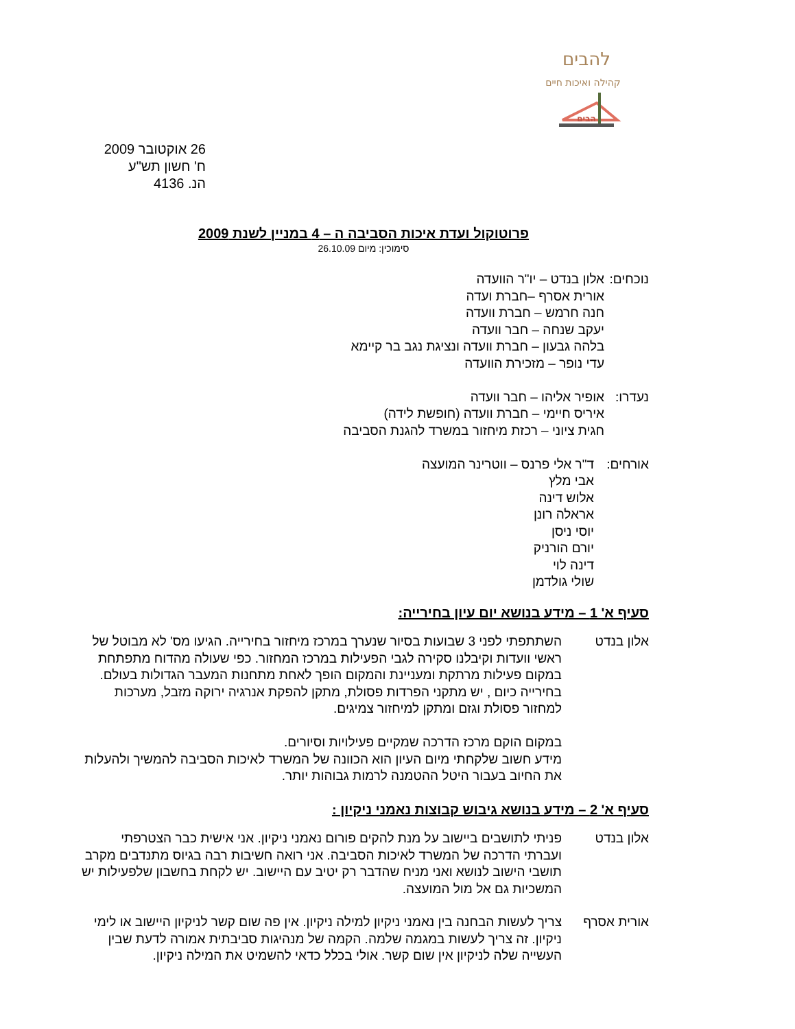להבים
קהילה ואיכות חיים
הבים
26 אוקטובר 2009
ח' חשון תש"ע
הנ. 4136
פרוטוקול ועדת איכות הסביבה ה – 4 במניין לשנת 2009
סימוכין: מיום 26.10.09
נוכחים:
אלון בנדט – יו"ר הוועדה
אורית אסרף –חברת ועדה
חנה חרמש – חברת וועדה
יעקב שנחה – חבר וועדה
בלהה גבעון – חברת וועדה ונציגת נגב בר קיימא
עדי נופר – מזכירת הוועדה
נעדרו:
אופיר אליהו – חבר וועדה
איריס חיימי – חברת וועדה (חופשת לידה)
חגית ציוני – רכזת מיחזור במשרד להגנת הסביבה
אורחים: ד"ר אלי פרנס – ווטרינר המועצה
אבי מלץ
אלוש דינה
אראלה רונן
יוסי ניסן
יורם הורניק
דינה לוי
שולי גולדמן
סעיף א' 1 – מידע בנושא יום עיון בחירייה:
אלון בנדט השתתפתי לפני 3 שבועות בסיור שנערך במרכז מיחזור בחירייה. הגיעו מס' לא מבוטל של ראשי וועדות וקיבלנו סקירה לגבי הפעילות במרכז המחזור. כפי שעולה מהדוח מתפתחת במקום פעילות מרתקת ומעניינת והמקום הופך לאחת מתחנות המעבר הגדולות בעולם. בחירייה כיום , יש מתקני הפרדות פסולת, מתקן להפקת אנרגיה ירוקה מזבל, מערכות למחזור פסולת וגזם ומתקן למיחזור צמיגים.
במקום הוקם מרכז הדרכה שמקיים פעילויות וסיורים.
מידע חשוב שלקחתי מיום העיון הוא הכוונה של המשרד לאיכות הסביבה להמשיך ולהעלות את החיוב בעבור היטל ההטמנה לרמות גבוהות יותר.
סעיף א' 2 – מידע בנושא גיבוש קבוצות נאמני ניקיון :
אלון בנדט פניתי לתושבים ביישוב על מנת להקים פורום נאמני ניקיון. אני אישית כבר הצטרפתי ועברתי הדרכה של המשרד לאיכות הסביבה. אני רואה חשיבות רבה בגיוס מתנדבים מקרב תושבי הישוב לנושא ואני מניח שהדבר רק יטיב עם היישוב. יש לקחת בחשבון שלפעילות יש המשכיות גם אל מול המועצה.
אורית אסרף צריך לעשות הבחנה בין נאמני ניקיון למילה ניקיון. אין פה שום קשר לניקיון היישוב או לימי ניקיון. זה צריך לעשות במגמה שלמה. הקמה של מנהיגות סביבתית אמורה לדעת שבין העשייה שלה לניקיון אין שום קשר. אולי בכלל כדאי להשמיט את המילה ניקיון.